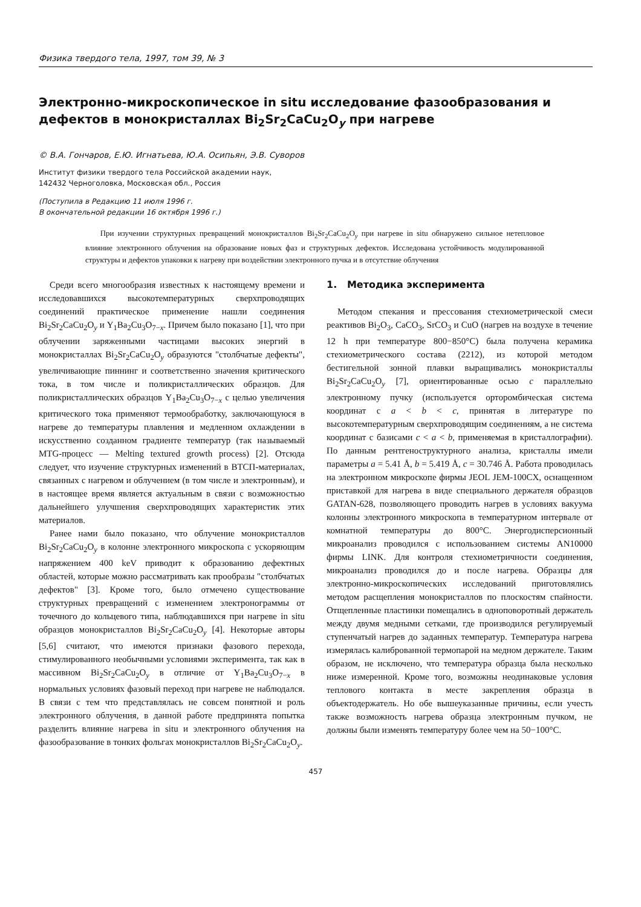Физика твердого тела, 1997, том 39, № 3
Электронно-микроскопическое in situ исследование фазообразования и дефектов в монокристаллах Bi<sub>2</sub>Sr<sub>2</sub>CaCu<sub>2</sub>O<sub>y</sub> при нагреве
© В.А. Гончаров, Е.Ю. Игнатьева, Ю.А. Осипьян, Э.В. Суворов
Институт физики твердого тела Российской академии наук,
142432 Черноголовка, Московская обл., Россия
(Поступила в Редакцию 11 июля 1996 г.
В окончательной редакции 16 октября 1996 г.)
При изучении структурных превращений монокристаллов Bi<sub>2</sub>Sr<sub>2</sub>CaCu<sub>2</sub>O<sub>y</sub> при нагреве in situ обнаружено сильное нетепловое влияние электронного облучения на образование новых фаз и структурных дефектов. Исследована устойчивость модулированной структуры и дефектов упаковки к нагреву при воздействии электронного пучка и в отсутствие облучения
Среди всего многообразия известных к настоящему времени и исследовавшихся высокотемпературных сверхпроводящих соединений практическое применение нашли соединения Bi<sub>2</sub>Sr<sub>2</sub>CaCu<sub>2</sub>O<sub>y</sub> и Y<sub>1</sub>Ba<sub>2</sub>Cu<sub>3</sub>O<sub>7−x</sub>. Причем было показано [1], что при облучении заряженными частицами высоких энергий в монокристаллах Bi<sub>2</sub>Sr<sub>2</sub>CaCu<sub>2</sub>O<sub>y</sub> образуются "столбчатые дефекты", увеличивающие пиннинг и соответственно значения критического тока, в том числе и поликристаллических образцов. Для поликристаллических образцов Y<sub>1</sub>Ba<sub>2</sub>Cu<sub>3</sub>O<sub>7−x</sub> с целью увеличения критического тока применяют термообработку, заключающуюся в нагреве до температуры плавления и медленном охлаждении в искусственно созданном градиенте температур (так называемый MTG-процесс — Melting textured growth process) [2]. Отсюда следует, что изучение структурных изменений в ВТСП-материалах, связанных с нагревом и облучением (в том числе и электронным), и в настоящее время является актуальным в связи с возможностью дальнейшего улучшения сверхпроводящих характеристик этих материалов.
Ранее нами было показано, что облучение монокристаллов Bi<sub>2</sub>Sr<sub>2</sub>CaCu<sub>2</sub>O<sub>y</sub> в колонне электронного микроскопа с ускоряющим напряжением 400 keV приводит к образованию дефектных областей, которые можно рассматривать как прообразы "столбчатых дефектов" [3]. Кроме того, было отмечено существование структурных превращений с изменением электронограммы от точечного до кольцевого типа, наблюдавшихся при нагреве in situ образцов монокристаллов Bi<sub>2</sub>Sr<sub>2</sub>CaCu<sub>2</sub>O<sub>y</sub> [4]. Некоторые авторы [5,6] считают, что имеются признаки фазового перехода, стимулированного необычными условиями эксперимента, так как в массивном Bi<sub>2</sub>Sr<sub>2</sub>CaCu<sub>2</sub>O<sub>y</sub> в отличие от Y<sub>1</sub>Ba<sub>2</sub>Cu<sub>3</sub>O<sub>7−x</sub> в нормальных условиях фазовый переход при нагреве не наблюдался. В связи с тем что представлялась не совсем понятной и роль электронного облучения, в данной работе предпринята попытка разделить влияние нагрева in situ и электронного облучения на фазообразование в тонких фольгах монокристаллов Bi<sub>2</sub>Sr<sub>2</sub>CaCu<sub>2</sub>O<sub>y</sub>.
1. Методика эксперимента
Методом спекания и прессования стехиометрической смеси реактивов Bi<sub>2</sub>O<sub>3</sub>, CaCO<sub>3</sub>, SrCO<sub>3</sub> и CuO (нагрев на воздухе в течение 12 h при температуре 800−850°C) была получена керамика стехиометрического состава (2212), из которой методом бестигельной зонной плавки выращивались монокристаллы Bi<sub>2</sub>Sr<sub>2</sub>CaCu<sub>2</sub>O<sub>y</sub> [7], ориентированные осью c параллельно электронному пучку (используется орторомбическая система координат с a < b < c, принятая в литературе по высокотемпературным сверхпроводящим соединениям, а не система координат с базисами c < a < b, применяемая в кристаллографии). По данным рентгеноструктурного анализа, кристаллы имели параметры a = 5.41 Å, b = 5.419 Å, c = 30.746 Å. Работа проводилась на электронном микроскопе фирмы JEOL JEM-100CX, оснащенном приставкой для нагрева в виде специального держателя образцов GATAN-628, позволяющего проводить нагрев в условиях вакуума колонны электронного микроскопа в температурном интервале от комнатной температуры до 800°C. Энергодисперсионный микроанализ проводился с использованием системы AN10000 фирмы LINK. Для контроля стехиометричности соединения, микроанализ проводился до и после нагрева. Образцы для электронно-микроскопических исследований приготовлялись методом расщепления монокристаллов по плоскостям спайности. Отщепленные пластинки помещались в одноповоротный держатель между двумя медными сетками, где производился регулируемый ступенчатый нагрев до заданных температур. Температура нагрева измерялась калиброванной термопарой на медном держателе. Таким образом, не исключено, что температура образца была несколько ниже измеренной. Кроме того, возможны неодинаковые условия теплового контакта в месте закрепления образца в объектодержатель. Но обе вышеуказанные причины, если учесть также возможность нагрева образца электронным пучком, не должны были изменять температуру более чем на 50−100°C.
457